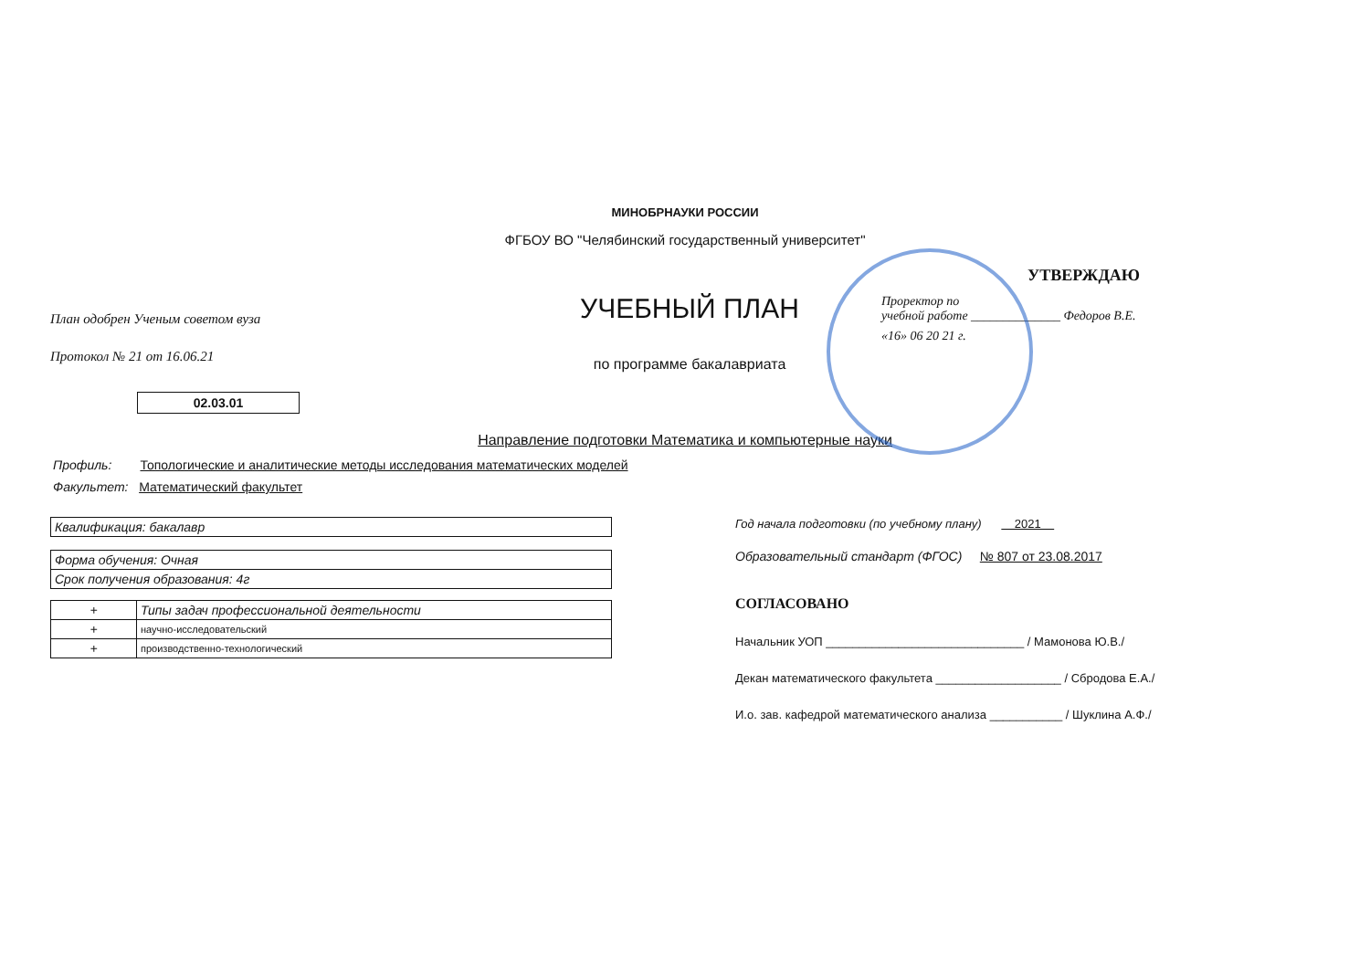МИНОБРНАУКИ РОССИИ
ФГБОУ ВО "Челябинский государственный университет"
План одобрен Ученым советом вуза
Протокол № 21 от 16.06.21
02.03.01
УЧЕБНЫЙ ПЛАН
по программе бакалавриата
УТВЕРЖДАЮ
Проректор по
учебной работе ______________ Федоров В.Е.
«16» 06 20 21 г.
Направление подготовки Математика и компьютерные науки
Профиль: Топологические и аналитические методы исследования математических моделей
Факультет: Математический факультет
| Квалификация: бакалавр |
| Форма обучения: Очная |
| Срок получения образования: 4г |
| + | Типы задач профессиональной деятельности |
| + | научно-исследовательский |
| + | производственно-технологический |
Год начала подготовки (по учебному плану) 2021
Образовательный стандарт (ФГОС) № 807 от 23.08.2017
СОГЛАСОВАНО
Начальник УОП ______________________________ / Мамонова Ю.В./
Декан математического факультета ___________________ / Сбродова Е.А./
И.о. зав. кафедрой математического анализа ___________ / Шуклина А.Ф./